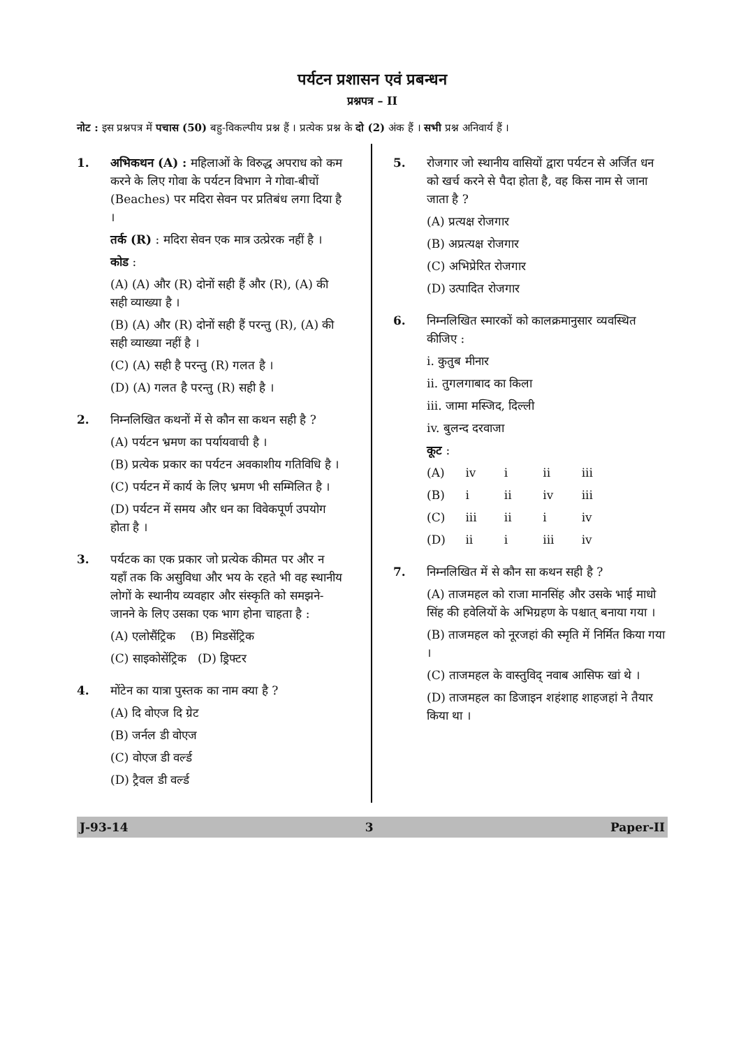पर्यटन प्रशासन एवं प्रबन्धन
प्रश्नपत्र – II
नोट : इस प्रश्नपत्र में पचास (50) बहु-विकल्पीय प्रश्न हैं । प्रत्येक प्रश्न के दो (2) अंक हैं । सभी प्रश्न अनिवार्य हैं ।
1. अभिकथन (A) : महिलाओं के विरुद्ध अपराध को कम करने के लिए गोवा के पर्यटन विभाग ने गोवा-बीचों (Beaches) पर मदिरा सेवन पर प्रतिबंध लगा दिया है ।
तर्क (R) : मदिरा सेवन एक मात्र उत्प्रेरक नहीं है ।
कोड :
(A) (A) और (R) दोनों सही हैं और (R), (A) की सही व्याख्या है ।
(B) (A) और (R) दोनों सही हैं परन्तु (R), (A) की सही व्याख्या नहीं है ।
(C) (A) सही है परन्तु (R) गलत है ।
(D) (A) गलत है परन्तु (R) सही है ।
2. निम्नलिखित कथनों में से कौन सा कथन सही है ?
(A) पर्यटन भ्रमण का पर्यायवाची है ।
(B) प्रत्येक प्रकार का पर्यटन अवकाशीय गतिविधि है ।
(C) पर्यटन में कार्य के लिए भ्रमण भी सम्मिलित है ।
(D) पर्यटन में समय और धन का विवेकपूर्ण उपयोग होता है ।
3. पर्यटक का एक प्रकार जो प्रत्येक कीमत पर और न यहाँ तक कि असुविधा और भय के रहते भी वह स्थानीय लोगों के स्थानीय व्यवहार और संस्कृति को समझने-जानने के लिए उसका एक भाग होना चाहता है :
(A) एलोसैंट्रिक (B) मिडसेंट्रिक
(C) साइकोसेंट्रिक (D) ड्रिफ्टर
4. मोंटेन का यात्रा पुस्तक का नाम क्या है ?
(A) दि वोएज दि ग्रेट
(B) जर्नल डी वोएज
(C) वोएज डी वर्ल्ड
(D) ट्रैवल डी वर्ल्ड
5. रोजगार जो स्थानीय वासियों द्वारा पर्यटन से अर्जित धन को खर्च करने से पैदा होता है, वह किस नाम से जाना जाता है ?
(A) प्रत्यक्ष रोजगार
(B) अप्रत्यक्ष रोजगार
(C) अभिप्रेरित रोजगार
(D) उत्पादित रोजगार
6. निम्नलिखित स्मारकों को कालक्रमानुसार व्यवस्थित कीजिए :
i. कुतुब मीनार
ii. तुगलगाबाद का किला
iii. जामा मस्जिद, दिल्ली
iv. बुलन्द दरवाजा
कूट :
(A) iv i ii iii
(B) i ii iv iii
(C) iii ii i iv
(D) ii i iii iv
7. निम्नलिखित में से कौन सा कथन सही है ?
(A) ताजमहल को राजा मानसिंह और उसके भाई माधो सिंह की हवेलियों के अभिग्रहण के पश्चात् बनाया गया ।
(B) ताजमहल को नूरजहां की स्मृति में निर्मित किया गया ।
(C) ताजमहल के वास्तुविद् नवाब आसिफ खां थे ।
(D) ताजमहल का डिजाइन शहंशाह शाहजहां ने तैयार किया था ।
J-93-14 3 Paper-II